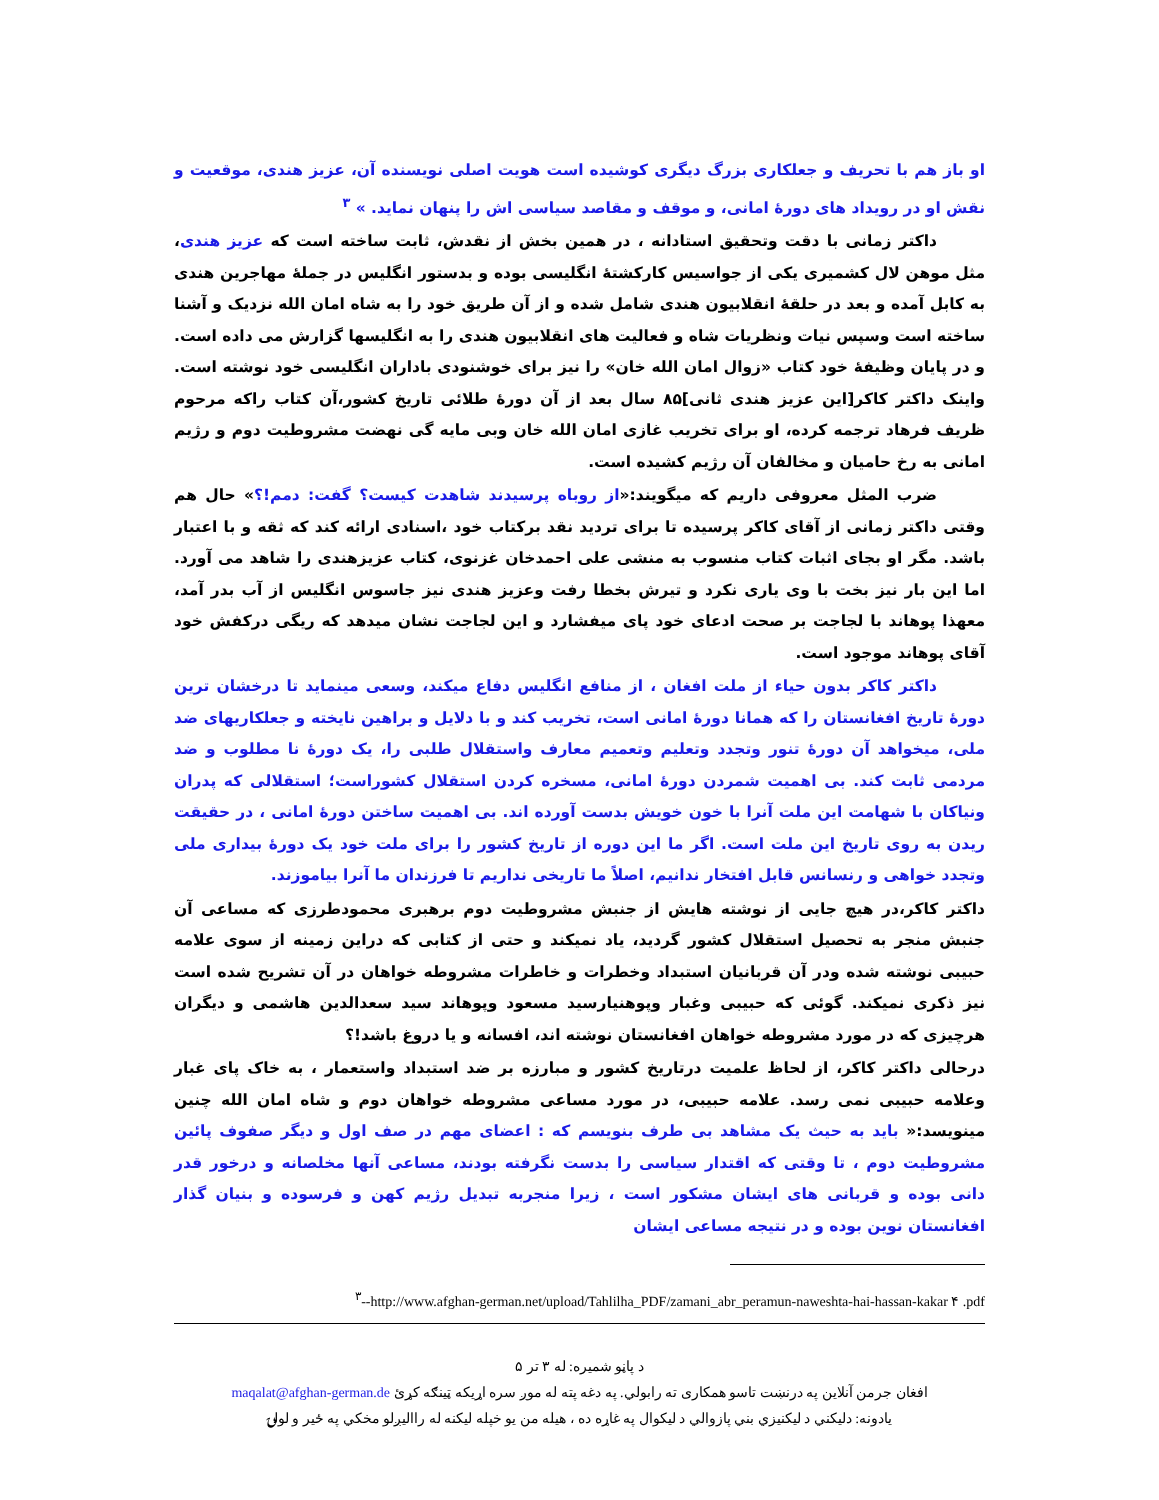او باز هم با تحریف و جعلکاری بزرگ دیگری کوشیده است هویت اصلی نویسنده آن، عزیز هندی، موقعیت و نقش او در رویداد های دورهٔ امانی، و موقف و مقاصد سیاسی اش را پنهان نماید. » <sup>۳</sup>
داکتر زمانی با دقت وتحقیق استادانه ، در همین بخش از نقدش، ثابت ساخته است که عزیز هندی، مثل موهن لال کشمیری یکی از جواسیس کارکشتهٔ انگلیسی بوده و بدستور انگلیس در جملهٔ مهاجرین هندی به کابل آمده و بعد در حلقهٔ انقلابیون هندی شامل شده و از آن طریق خود را به شاه امان الله نزدیک و آشنا ساخته است وسپس نیات ونظریات شاه و فعالیت های انقلابیون هندی را به انگلیسها گزارش می داده است. و در پایان وظیفهٔ خود کتاب «زوال امان الله خان» را نیز برای خوشنودی باداران انگلیسی خود نوشته است. واینک داکتر کاکر[این عزیز هندی ثانی]۸۵ سال بعد از آن دورهٔ طلائی تاریخ کشور،آن کتاب راکه مرحوم ظریف فرهاد ترجمه کرده، او برای تخریب غازی امان الله خان وبی مایه گی نهضت مشروطیت دوم و رژیم امانی به رخ حامیان و مخالفان آن رژیم کشیده است.
ضرب المثل معروفی داریم که میگویند:«از روباه پرسیدند شاهدت کیست؟ گفت: دمم!؟» حال هم وقتی داکتر زمانی از آقای کاکر پرسیده تا برای تردید نقد برکتاب خود ،اسنادی ارائه کند که ثقه و با اعتبار باشد. مگر او بجای اثبات کتاب منسوب به منشی علی احمدخان غزنوی، کتاب عزیزهندی را شاهد می آورد. اما این بار نیز بخت با وی یاری نکرد و تیرش بخطا رفت وعزیز هندی نیز جاسوس انگلیس از آب بدر آمد، معهذا پوهاند با لجاجت بر صحت ادعای خود پای میفشارد و این لجاجت نشان میدهد که ریگی درکفش خود آقای پوهاند موجود است.
داکتر کاکر بدون حیاء از ملت افغان ، از منافع انگلیس دفاع میکند، وسعی مینماید تا درخشان ترین دورهٔ تاریخ افغانستان را که همانا دورهٔ امانی است، تخریب کند و با دلایل و براهین نایخته و جعلکاریهای ضد ملی، میخواهد آن دورهٔ تنور وتجدد وتعلیم وتعمیم معارف واستقلال طلبی را، یک دورهٔ نا مطلوب و ضد مردمی ثابت کند. بی اهمیت شمردن دورهٔ امانی، مسخره کردن استقلال کشوراست؛ استقلالی که پدران ونیاکان با شهامت این ملت آنرا با خون خویش بدست آورده اند. بی اهمیت ساختن دورهٔ امانی ، در حقیقت ریدن به روی تاریخ این ملت است. اگر ما این دوره از تاریخ کشور را برای ملت خود یک دورهٔ بیداری ملی وتجدد خواهی و رنسانس قابل افتخار ندانیم، اصلاً ما تاریخی نداریم تا فرزندان ما آنرا بیاموزند.
داکتر کاکر،در هیچ جایی از نوشته هایش از جنبش مشروطیت دوم برهبری محمودطرزی که مساعی آن جنبش منجر به تحصیل استقلال کشور گردید، یاد نمیکند و حتی از کتابی که دراین زمینه از سوی علامه حبیبی نوشته شده ودر آن قربانیان استبداد وخطرات و خاطرات مشروطه خواهان در آن تشریح شده است نیز ذکری نمیکند. گوئی که حبیبی وغبار وپوهنیارسید مسعود وپوهاند سید سعدالدین هاشمی و دیگران هرچیزی که در مورد مشروطه خواهان افغانستان نوشته اند، افسانه و یا دروغ باشد!؟
درحالی داکتر کاکر، از لحاظ علمیت درتاریخ کشور و مبارزه بر ضد استبداد واستعمار ، به خاک پای غبار وعلامه حبیبی نمی رسد. علامه حبیبی، در مورد مساعی مشروطه خواهان دوم و شاه امان الله چنین مینویسد:« باید به حیث یک مشاهد بی طرف بنویسم که : اعضای مهم در صف اول و دیگر صفوف پائین مشروطیت دوم ، تا وقتی که اقتدار سیاسی را بدست نگرفته بودند، مساعی آنها مخلصانه و درخور قدر دانی بوده و قربانی های ایشان مشکور است ، زیرا منجربه تبدیل رژیم کهن و فرسوده و بنیان گذار افغانستان نوین بوده و در نتیجه مساعی ایشان
<sup>۳</sup>--http://www.afghan-german.net/upload/Tahlilha_PDF/zamani_abr_peramun-naweshta-hai-hassan-kakar ۴ .pdf
د پاڼو شمیره: له ۳ تر ۵
افغان جرمن آنلاین په درنښت تاسو همکاری ته رابولي. په دغه پته له موږ سره اړیکه ټینګه کړئ maqalat@afghan-german.de
یادونه: دلیکني د لیکنیزي بني پازوالي د لیکوال په غاړه ده ، هیله من یو خپله لیکنه له راالیږلو مخکي په ځیر و لولۍ